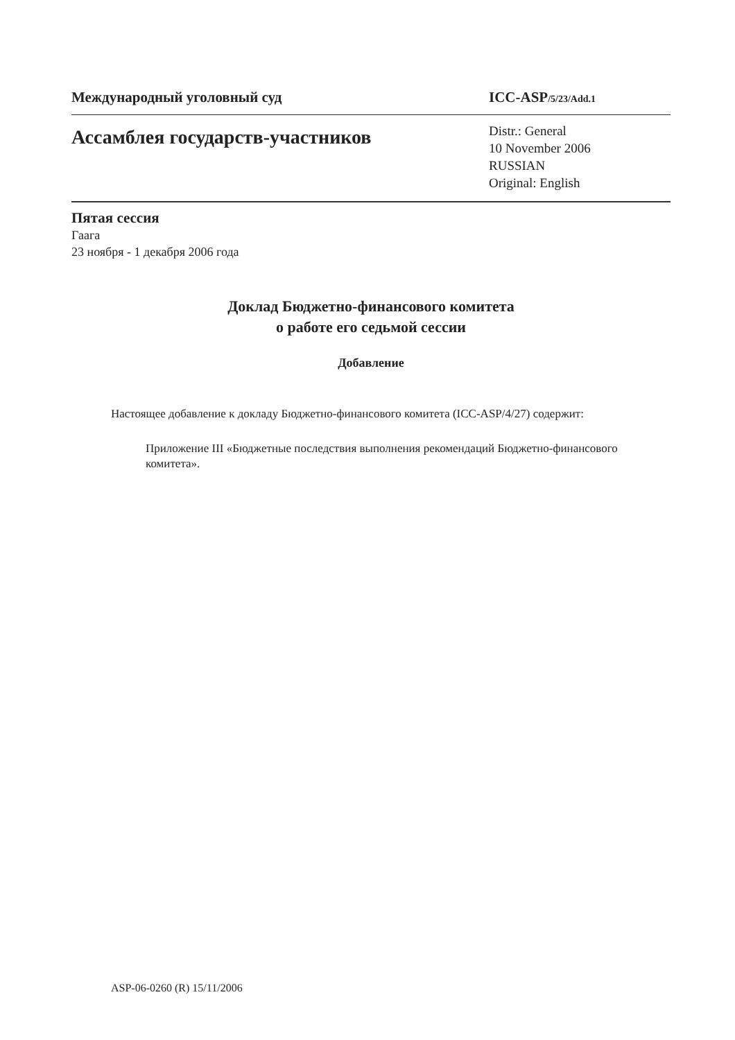Международный уголовный суд ICC-ASP/5/23/Add.1
Ассамблея государств-участников
Distr.: General
10 November 2006
RUSSIAN
Original: English
Пятая сессия
Гаага
23 ноября - 1 декабря 2006 года
Доклад Бюджетно-финансового комитета
о работе его седьмой сессии
Добавление
Настоящее добавление к докладу Бюджетно-финансового комитета (ICC-ASP/4/27) содержит:
Приложение III «Бюджетные последствия выполнения рекомендаций Бюджетно-финансового комитета».
ASP-06-0260 (R) 15/11/2006